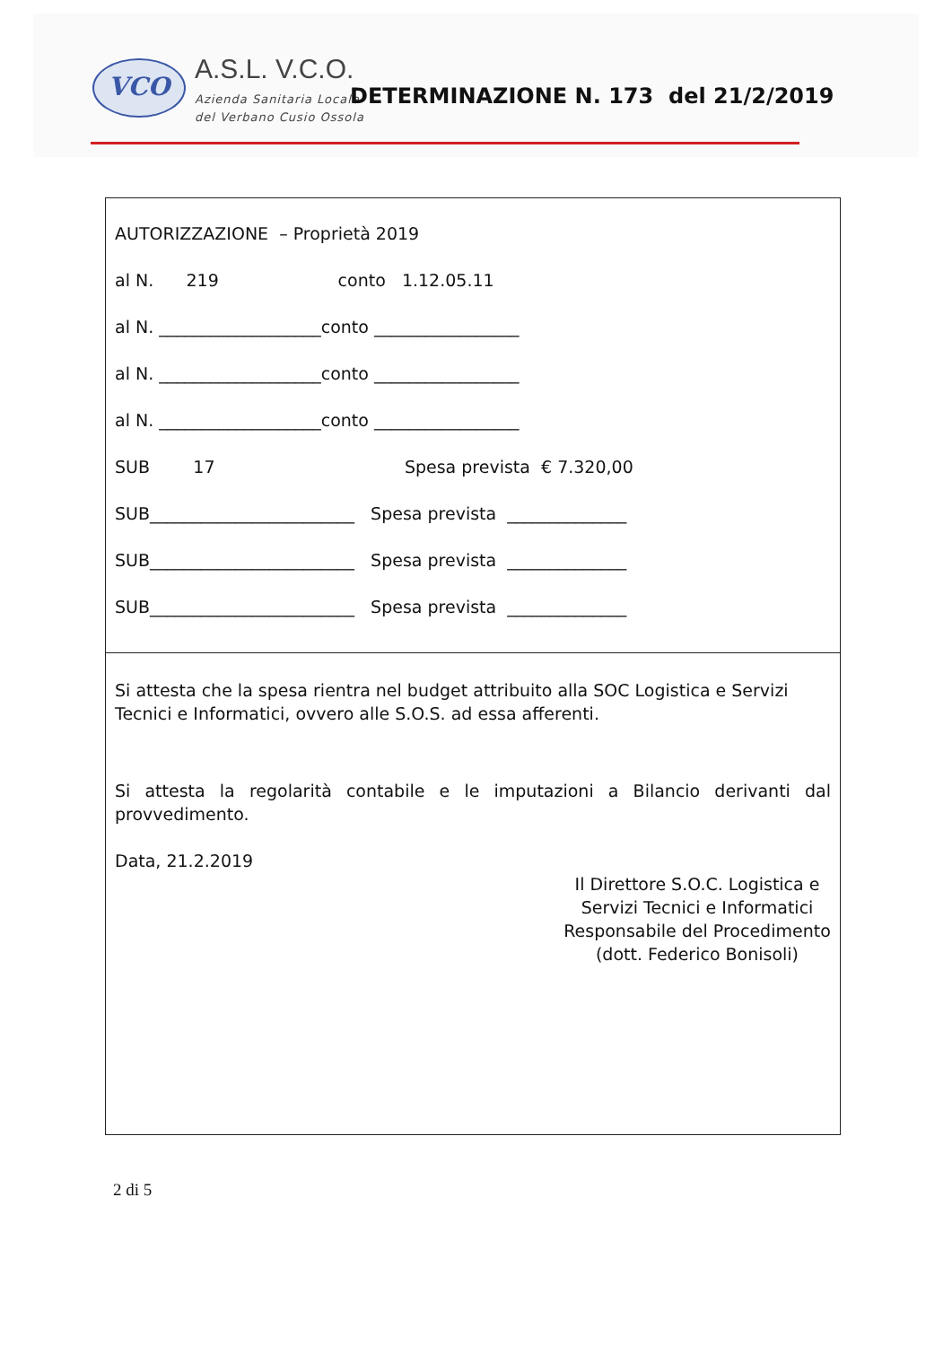VCO A.S.L. V.C.O.
Azienda Sanitaria Locale
del Verbano Cusio Ossola
DETERMINAZIONE N. 173 del 21/2/2019
AUTORIZZAZIONE – Proprietà 2019
al N. 219 conto 1.12.05.11
al N. ___________________conto _________________
al N. ___________________conto _________________
al N. ___________________conto _________________
SUB 17 Spesa prevista € 7.320,00
SUB________________________ Spesa prevista ______________
SUB________________________ Spesa prevista ______________
SUB________________________ Spesa prevista ______________
Si attesta che la spesa rientra nel budget attribuito alla SOC Logistica e Servizi Tecnici e Informatici, ovvero alle S.O.S. ad essa afferenti.
Si attesta la regolarità contabile e le imputazioni a Bilancio derivanti dal provvedimento.
Data, 21.2.2019
Il Direttore S.O.C. Logistica e
Servizi Tecnici e Informatici
Responsabile del Procedimento
(dott. Federico Bonisoli)
2 di 5